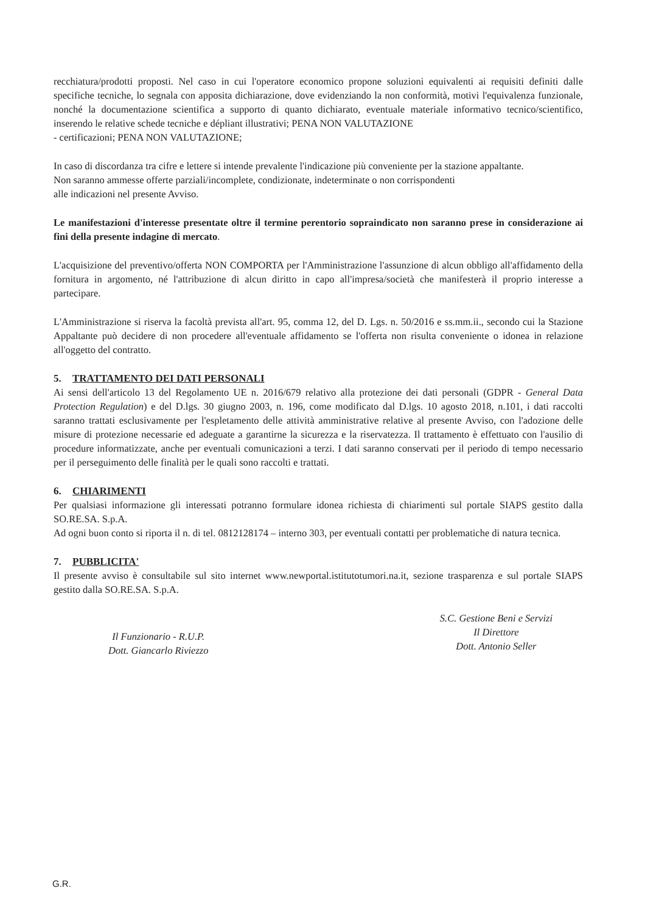recchiatura/prodotti proposti. Nel caso in cui l'operatore economico propone soluzioni equivalenti ai requisiti definiti dalle specifiche tecniche, lo segnala con apposita dichiarazione, dove evidenziando la non conformità, motivi l'equivalenza funzionale, nonché la documentazione scientifica a supporto di quanto dichiarato, eventuale materiale informativo tecnico/scientifico, inserendo le relative schede tecniche e dépliant illustrativi; PENA NON VALUTAZIONE
- certificazioni; PENA NON VALUTAZIONE;
In caso di discordanza tra cifre e lettere si intende prevalente l'indicazione più conveniente per la stazione appaltante.
Non saranno ammesse offerte parziali/incomplete, condizionate, indeterminate o non corrispondenti
alle indicazioni nel presente Avviso.
Le manifestazioni d'interesse presentate oltre il termine perentorio sopraindicato non saranno prese in considerazione ai fini della presente indagine di mercato.
L'acquisizione del preventivo/offerta NON COMPORTA per l'Amministrazione l'assunzione di alcun obbligo all'affidamento della fornitura in argomento, né l'attribuzione di alcun diritto in capo all'impresa/società che manifesterà il proprio interesse a partecipare.
L'Amministrazione si riserva la facoltà prevista all'art. 95, comma 12, del D. Lgs. n. 50/2016 e ss.mm.ii., secondo cui la Stazione Appaltante può decidere di non procedere all'eventuale affidamento se l'offerta non risulta conveniente o idonea in relazione all'oggetto del contratto.
5. TRATTAMENTO DEI DATI PERSONALI
Ai sensi dell'articolo 13 del Regolamento UE n. 2016/679 relativo alla protezione dei dati personali (GDPR - General Data Protection Regulation) e del D.lgs. 30 giugno 2003, n. 196, come modificato dal D.lgs. 10 agosto 2018, n.101, i dati raccolti saranno trattati esclusivamente per l'espletamento delle attività amministrative relative al presente Avviso, con l'adozione delle misure di protezione necessarie ed adeguate a garantirne la sicurezza e la riservatezza. Il trattamento è effettuato con l'ausilio di procedure informatizzate, anche per eventuali comunicazioni a terzi. I dati saranno conservati per il periodo di tempo necessario per il perseguimento delle finalità per le quali sono raccolti e trattati.
6. CHIARIMENTI
Per qualsiasi informazione gli interessati potranno formulare idonea richiesta di chiarimenti sul portale SIAPS gestito dalla SO.RE.SA. S.p.A.
Ad ogni buon conto si riporta il n. di tel. 0812128174 – interno 303, per eventuali contatti per problematiche di natura tecnica.
7. PUBBLICITA'
Il presente avviso è consultabile sul sito internet www.newportal.istitutotumori.na.it, sezione trasparenza e sul portale SIAPS gestito dalla SO.RE.SA. S.p.A.
Il Funzionario - R.U.P.
Dott. Giancarlo Riviezzo
S.C. Gestione Beni e Servizi
Il Direttore
Dott. Antonio Seller
G.R.